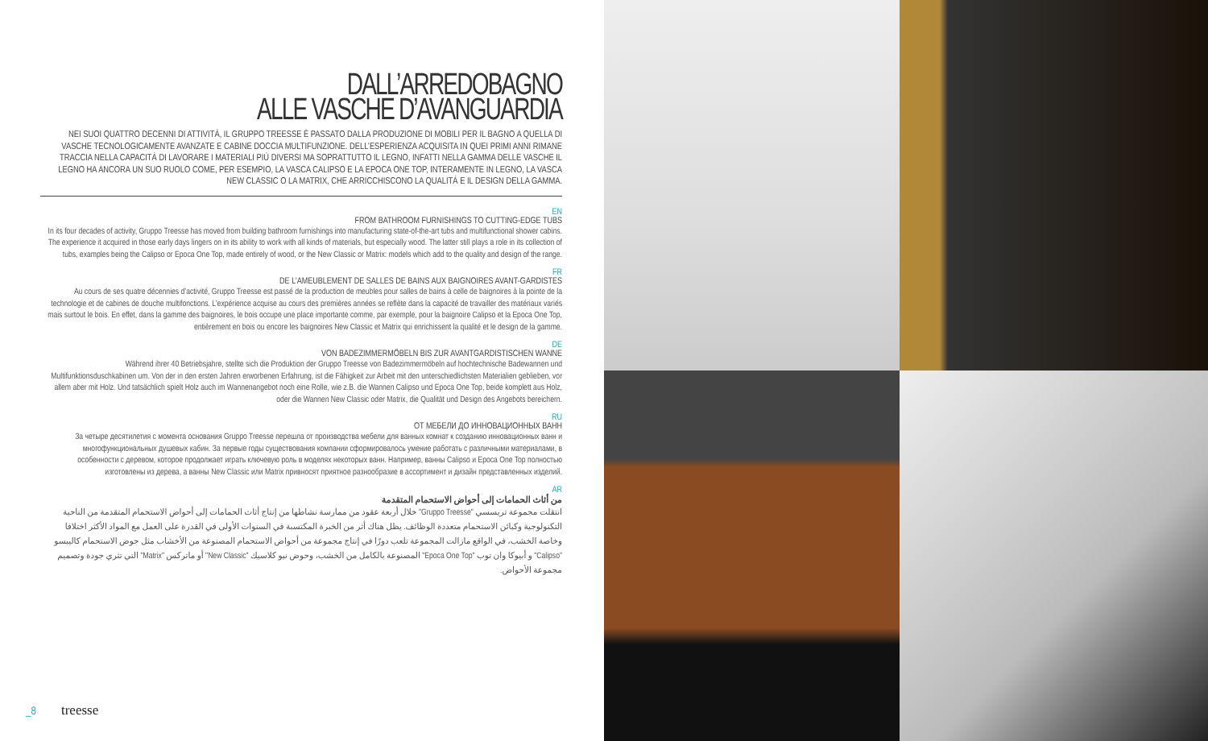DALL’ARREDOBAGNO
ALLE VASCHE D’AVANGUARDIA
NEI SUOI QUATTRO DECENNI DI ATTIVITÀ, IL GRUPPO TREESSE È PASSATO DALLA PRODUZIONE DI MOBILI PER IL BAGNO A QUELLA DI VASCHE TECNOLOGICAMENTE AVANZATE E CABINE DOCCIA MULTIFUNZIONE. DELL’ESPERIENZA ACQUISITA IN QUEI PRIMI ANNI RIMANE TRACCIA NELLA CAPACITÀ DI LAVORARE I MATERIALI PIÙ DIVERSI MA SOPRATTUTTO IL LEGNO, INFATTI NELLA GAMMA DELLE VASCHE IL LEGNO HA ANCORA UN SUO RUOLO COME, PER ESEMPIO, LA VASCA CALIPSO E LA EPOCA ONE TOP, INTERAMENTE IN LEGNO, LA VASCA NEW CLASSIC O LA MATRIX, CHE ARRICCHISCONO LA QUALITÀ E IL DESIGN DELLA GAMMA.
EN
FROM BATHROOM FURNISHINGS TO CUTTING-EDGE TUBS
In its four decades of activity, Gruppo Treesse has moved from building bathroom furnishings into manufacturing state-of-the-art tubs and multifunctional shower cabins. The experience it acquired in those early days lingers on in its ability to work with all kinds of materials, but especially wood. The latter still plays a role in its collection of tubs, examples being the Calipso or Epoca One Top, made entirely of wood, or the New Classic or Matrix: models which add to the quality and design of the range.
FR
DE L’AMEUBLEMENT DE SALLES DE BAINS AUX BAIGNOIRES AVANT-GARDISTES
Au cours de ses quatre décennies d’activité, Gruppo Treesse est passé de la production de meubles pour salles de bains à celle de baignoires à la pointe de la technologie et de cabines de douche multifonctions. L’expérience acquise au cours des premières années se reflète dans la capacité de travailler des matériaux variés mais surtout le bois. En effet, dans la gamme des baignoires, le bois occupe une place importante comme, par exemple, pour la baignoire Calipso et la Epoca One Top, entièrement en bois ou encore les baignoires New Classic et Matrix qui enrichissent la qualité et le design de la gamme.
DE
VON BADEZIMMERMÖBELN BIS ZUR AVANTGARDISTISCHEN WANNE
Während ihrer 40 Betriebsjahre, stellte sich die Produktion der Gruppo Treesse von Badezimmermöbeln auf hochtechnische Badewannen und Multifunktionsduschkabinen um. Von der in den ersten Jahren erworbenen Erfahrung, ist die Fähigkeit zur Arbeit mit den unterschiedlichsten Materialien geblieben, vor allem aber mit Holz. Und tatsächlich spielt Holz auch im Wannenangebot noch eine Rolle, wie z.B. die Wannen Calipso und Epoca One Top, beide komplett aus Holz, oder die Wannen New Classic oder Matrix, die Qualität und Design des Angebots bereichern.
RU
ОТ МЕБЕЛИ ДО ИННОВАЦИОННЫХ ВАНН
За четыре десятилетия с момента основания Gruppo Treesse перешла от производства мебели для ванных комнат к созданию инновационных ванн и многофункциональных душевых кабин. За первые годы существования компании сформировалось умение работать с различными материалами, в особенности с деревом, которое продолжает играть ключевую роль в моделях некоторых ванн. Например, ванны Calipso и Epoca One Top полностью изготовлены из дерева, а ванны New Classic или Matrix привносят приятное разнообразие в ассортимент и дизайн представленных изделий.
AR
من أثاث الحمامات إلى أحواض الاستحمام المتقدمة
انتقلت مجموعة تريسسي "Gruppo Treesse" خلال أربعة عقود من ممارسة نشاطها من إنتاج أثاث الحمامات إلى أحواض الاستحمام المتقدمة من الناحية التكنولوجية وكبائن الاستحمام متعددة الوظائف. يظل هناك أثر من الخبرة المكتسبة في السنوات الأولى في القدرة على العمل مع المواد الأكثر اختلافا وخاصة الخشب، في الواقع مازالت المجموعة تلعب دورًا في إنتاج مجموعة من أحواض الاستحمام المصنوعة من الأخشاب مثل حوض الاستحمام كاليبسو "Calipso" و أبيوكا وان توب "Epoca One Top" المصنوعة بالكامل من الخشب، وحوض نيو كلاسيك "New Classic" أو ماتركس "Matrix" التي تثري جودة وتصميم مجموعة الأحواض.
_8 treesse